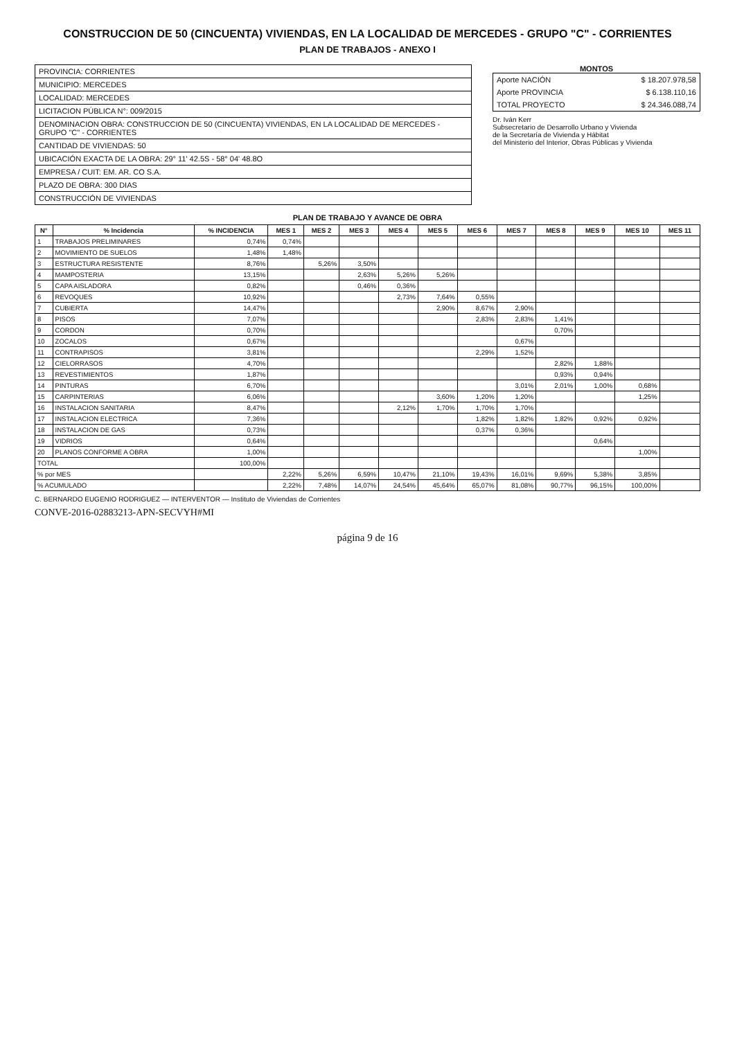CONSTRUCCION DE 50 (CINCUENTA) VIVIENDAS, EN LA LOCALIDAD DE MERCEDES - GRUPO "C" - CORRIENTES
PLAN DE TRABAJOS - ANEXO I
PROVINCIA: CORRIENTES
MUNICIPIO: MERCEDES
LOCALIDAD: MERCEDES
LICITACION PÚBLICA N°: 009/2015
DENOMINACION OBRA: CONSTRUCCION DE 50 (CINCUENTA) VIVIENDAS, EN LA LOCALIDAD DE MERCEDES - GRUPO "C" - CORRIENTES
CANTIDAD DE VIVIENDAS: 50
UBICACIÓN EXACTA DE LA OBRA: 29° 11' 42.5S - 58° 04' 48.8O
EMPRESA / CUIT: EM. AR. CO S.A.
PLAZO DE OBRA: 300 DIAS
CONSTRUCCIÓN DE VIVIENDAS
MONTOS
| Aporte NACIÓN | $ 18.207.978,58 |
| Aporte PROVINCIA | $ 6.138.110,16 |
| TOTAL PROYECTO | $ 24.346.088,74 |
Dr. Iván Kerr
Subsecretario de Desarrollo Urbano y Vivienda
de la Secretaría de Vivienda y Hábitat
del Ministerio del Interior, Obras Públicas y Vivienda
PLAN DE TRABAJO Y AVANCE DE OBRA
| N° | % Incidencia | % INCIDENCIA | MES 1 | MES 2 | MES 3 | MES 4 | MES 5 | MES 6 | MES 7 | MES 8 | MES 9 | MES 10 | MES 11 |
| --- | --- | --- | --- | --- | --- | --- | --- | --- | --- | --- | --- | --- | --- |
| 1 | TRABAJOS PRELIMINARES | 0,74% | 0,74% | | | | | | | | | | |
| 2 | MOVIMIENTO DE SUELOS | 1,48% | 1,48% | | | | | | | | | | |
| 3 | ESTRUCTURA RESISTENTE | 8,76% | | 5,26% | 3,50% | | | | | | | | |
| 4 | MAMPOSTERIA | 13,15% | | | 2,63% | 5,26% | 5,26% | | | | | | |
| 5 | CAPA AISLADORA | 0,82% | | | 0,46% | 0,36% | | | | | | | |
| 6 | REVOQUES | 10,92% | | | | 2,73% | 7,64% | 0,55% | | | | | |
| 7 | CUBIERTA | 14,47% | | | | | 2,90% | 8,67% | 2,90% | | | | |
| 8 | PISOS | 7,07% | | | | | | 2,83% | 2,83% | 1,41% | | | |
| 9 | CORDON | 0,70% | | | | | | | | 0,70% | | | |
| 10 | ZOCALOS | 0,67% | | | | | | | 0,67% | | | | |
| 11 | CONTRAPISOS | 3,81% | | | | | | 2,29% | 1,52% | | | | |
| 12 | CIELORRASOS | 4,70% | | | | | | | | 2,82% | 1,88% | | |
| 13 | REVESTIMIENTOS | 1,87% | | | | | | | | 0,93% | 0,94% | | |
| 14 | PINTURAS | 6,70% | | | | | | | 3,01% | 2,01% | 1,00% | 0,68% | |
| 15 | CARPINTERIAS | 6,06% | | | | | 3,60% | 1,20% | 1,20% | | | 1,25% | |
| 16 | INSTALACION SANITARIA | 8,47% | | | | 2,12% | 1,70% | 1,70% | 1,70% | | | | |
| 17 | INSTALACION ELECTRICA | 7,36% | | | | | | 1,82% | 1,82% | 1,82% | 0,92% | 0,92% | |
| 18 | INSTALACION DE GAS | 0,73% | | | | | | 0,37% | 0,36% | | | | |
| 19 | VIDRIOS | 0,64% | | | | | | | | | 0,64% | | |
| 20 | PLANOS CONFORME A OBRA | 1,00% | | | | | | | | | | 1,00% | |
| TOTAL | | 100,00% | | | | | | | | | | | |
| % por MES | | | 2,22% | 5,26% | 6,59% | 10,47% | 21,10% | 19,43% | 16,01% | 9,69% | 5,38% | 3,85% | |
| % ACUMULADO | | | 2,22% | 7,48% | 14,07% | 24,54% | 45,64% | 65,07% | 81,08% | 90,77% | 96,15% | 100,00% | |
C. BERNARDO EUGENIO RODRIGUEZ — INTERVENTOR — Instituto de Viviendas de Corrientes
CONVE-2016-02883213-APN-SECVYH#MI
página 9 de 16